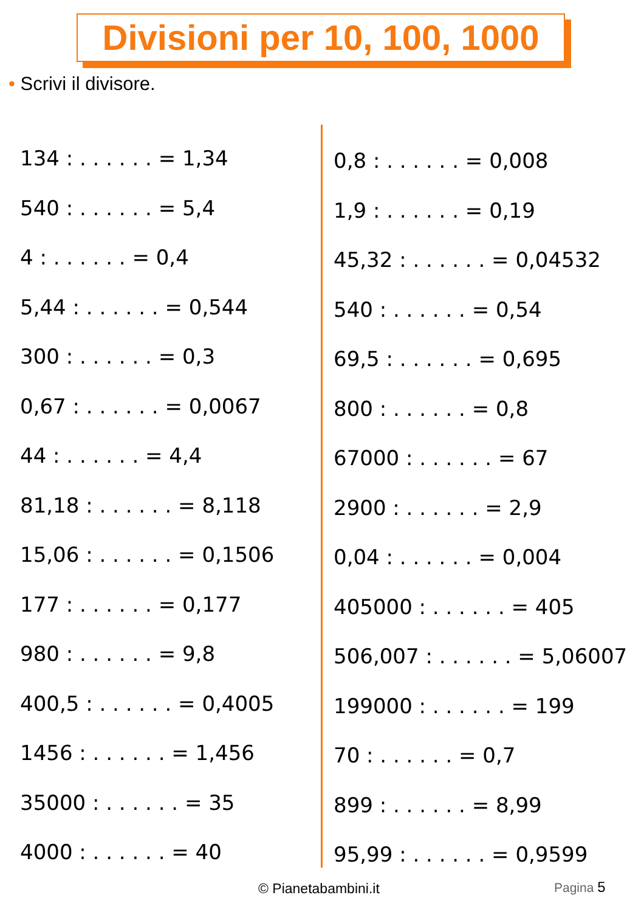Divisioni per 10, 100, 1000
• Scrivi il divisore.
134 : . . . . . . = 1,34
540 : . . . . . . = 5,4
4 : . . . . . . = 0,4
5,44 : . . . . . . = 0,544
300 : . . . . . . = 0,3
0,67 : . . . . . . = 0,0067
44 : . . . . . . = 4,4
81,18 : . . . . . . = 8,118
15,06 : . . . . . . = 0,1506
177 : . . . . . . = 0,177
980 : . . . . . . = 9,8
400,5 : . . . . . . = 0,4005
1456 : . . . . . . = 1,456
35000 : . . . . . . = 35
4000 : . . . . . . = 40
0,8 : . . . . . . = 0,008
1,9 : . . . . . . = 0,19
45,32 : . . . . . . = 0,04532
540 : . . . . . . = 0,54
69,5 : . . . . . . = 0,695
800 : . . . . . . = 0,8
67000 : . . . . . . = 67
2900 : . . . . . . = 2,9
0,04 : . . . . . . = 0,004
405000 : . . . . . . = 405
506,007 : . . . . . . = 5,06007
199000 : . . . . . . = 199
70 : . . . . . . = 0,7
899 : . . . . . . = 8,99
95,99 : . . . . . . = 0,9599
© Pianetabambini.it Pagina 5